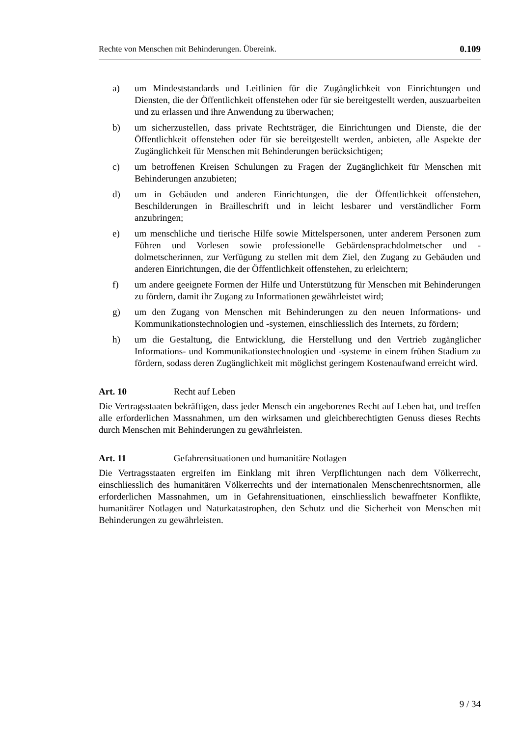Rechte von Menschen mit Behinderungen. Übereink. 0.109
a) um Mindeststandards und Leitlinien für die Zugänglichkeit von Einrichtungen und Diensten, die der Öffentlichkeit offenstehen oder für sie bereitgestellt werden, auszuarbeiten und zu erlassen und ihre Anwendung zu überwachen;
b) um sicherzustellen, dass private Rechtsträger, die Einrichtungen und Dienste, die der Öffentlichkeit offenstehen oder für sie bereitgestellt werden, anbieten, alle Aspekte der Zugänglichkeit für Menschen mit Behinderungen berück­sichtigen;
c) um betroffenen Kreisen Schulungen zu Fragen der Zugänglichkeit für Men­schen mit Behinderungen anzubieten;
d) um in Gebäuden und anderen Einrichtungen, die der Öffentlichkeit offenste­hen, Beschilderungen in Brailleschrift und in leicht lesbarer und verständli­cher Form anzubringen;
e) um menschliche und tierische Hilfe sowie Mittelspersonen, unter anderem Personen zum Führen und Vorlesen sowie professionelle Gebärdensprachdol­metscher und -dolmetscherinnen, zur Verfügung zu stellen mit dem Ziel, den Zugang zu Gebäuden und anderen Einrichtungen, die der Öffentlichkeit of­fenstehen, zu erleichtern;
f) um andere geeignete Formen der Hilfe und Unterstützung für Menschen mit Behinderungen zu fördern, damit ihr Zugang zu Informationen gewährleistet wird;
g) um den Zugang von Menschen mit Behinderungen zu den neuen Informa­tions- und Kommunikationstechnologien und -systemen, einschliesslich des Internets, zu fördern;
h) um die Gestaltung, die Entwicklung, die Herstellung und den Vertrieb zu­gänglicher Informations- und Kommunikationstechnologien und -systeme in einem frühen Stadium zu fördern, sodass deren Zugänglichkeit mit möglichst geringem Kostenaufwand erreicht wird.
Art. 10 Recht auf Leben
Die Vertragsstaaten bekräftigen, dass jeder Mensch ein angeborenes Recht auf Leben hat, und treffen alle erforderlichen Massnahmen, um den wirksamen und gleichbe­rechtigten Genuss dieses Rechts durch Menschen mit Behinderungen zu gewährleis­ten.
Art. 11 Gefahrensituationen und humanitäre Notlagen
Die Vertragsstaaten ergreifen im Einklang mit ihren Verpflichtungen nach dem Völ­kerrecht, einschliesslich des humanitären Völkerrechts und der internationalen Men­schenrechtsnormen, alle erforderlichen Massnahmen, um in Gefahrensituationen, ein­schliesslich bewaffneter Konflikte, humanitärer Notlagen und Naturkatastrophen, den Schutz und die Sicherheit von Menschen mit Behinderungen zu gewährleisten.
9 / 34